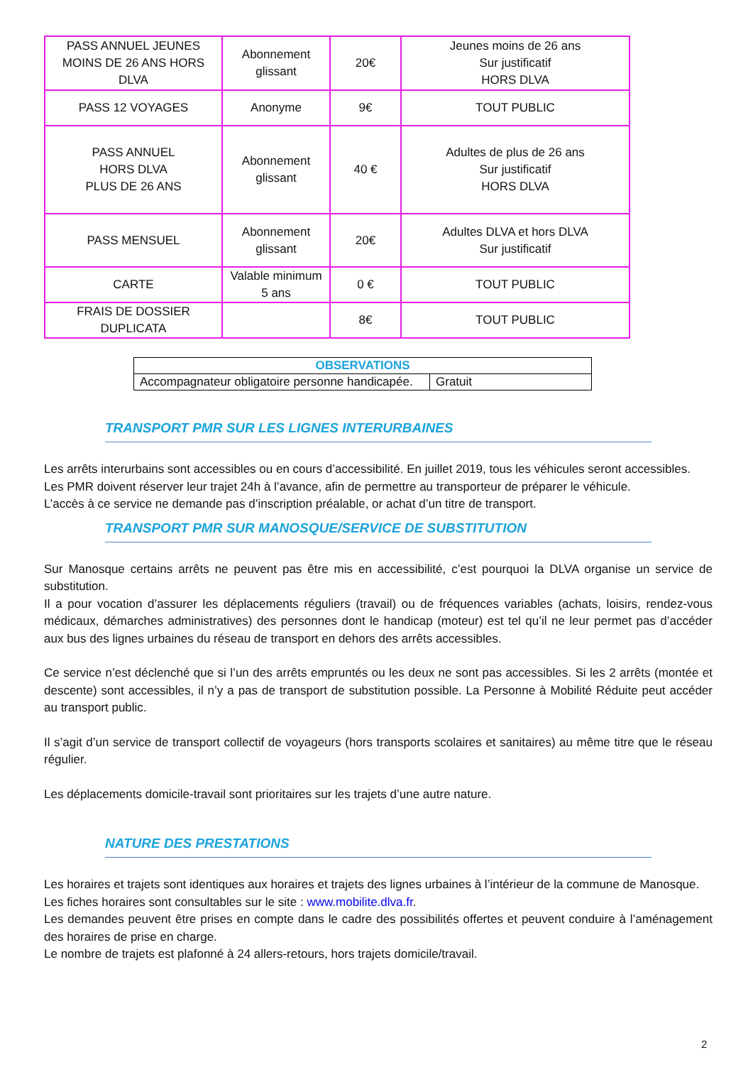| PASS ANNUEL JEUNES MOINS DE 26 ANS HORS DLVA | Abonnement glissant | 20€ | Jeunes moins de 26 ans Sur justificatif HORS DLVA |
| PASS 12 VOYAGES | Anonyme | 9€ | TOUT PUBLIC |
| PASS ANNUEL HORS DLVA PLUS DE 26 ANS | Abonnement glissant | 40 € | Adultes de plus de 26 ans Sur justificatif HORS DLVA |
| PASS MENSUEL | Abonnement glissant | 20€ | Adultes DLVA et hors DLVA Sur justificatif |
| CARTE | Valable minimum 5 ans | 0 € | TOUT PUBLIC |
| FRAIS DE DOSSIER DUPLICATA | | 8€ | TOUT PUBLIC |
| OBSERVATIONS | |
| --- | --- |
| Accompagnateur obligatoire personne handicapée. | Gratuit |
TRANSPORT PMR SUR LES LIGNES INTERURBAINES
Les arrêts interurbains sont accessibles ou en cours d’accessibilité. En juillet 2019, tous les véhicules seront accessibles.
Les PMR doivent réserver leur trajet 24h à l’avance, afin de permettre au transporteur de préparer le véhicule.
L’accès à ce service ne demande pas d’inscription préalable, or achat d’un titre de transport.
TRANSPORT PMR SUR MANOSQUE/SERVICE DE SUBSTITUTION
Sur Manosque certains arrêts ne peuvent pas être mis en accessibilité, c’est pourquoi la DLVA organise un service de substitution.
Il a pour vocation d’assurer les déplacements réguliers (travail) ou de fréquences variables (achats, loisirs, rendez-vous médicaux, démarches administratives) des personnes dont le handicap (moteur) est tel qu’il ne leur permet pas d’accéder aux bus des lignes urbaines du réseau de transport en dehors des arrêts accessibles.
Ce service n’est déclenché que si l’un des arrêts empruntés ou les deux ne sont pas accessibles. Si les 2 arrêts (montée et descente) sont accessibles, il n’y a pas de transport de substitution possible. La Personne à Mobilité Réduite peut accéder au transport public.
Il s’agit d’un service de transport collectif de voyageurs (hors transports scolaires et sanitaires) au même titre que le réseau régulier.
Les déplacements domicile-travail sont prioritaires sur les trajets d’une autre nature.
NATURE DES PRESTATIONS
Les horaires et trajets sont identiques aux horaires et trajets des lignes urbaines à l’intérieur de la commune de Manosque.
Les fiches horaires sont consultables sur le site : www.mobilite.dlva.fr.
Les demandes peuvent être prises en compte dans le cadre des possibilités offertes et peuvent conduire à l’aménagement des horaires de prise en charge.
Le nombre de trajets est plafonné à 24 allers-retours, hors trajets domicile/travail.
2